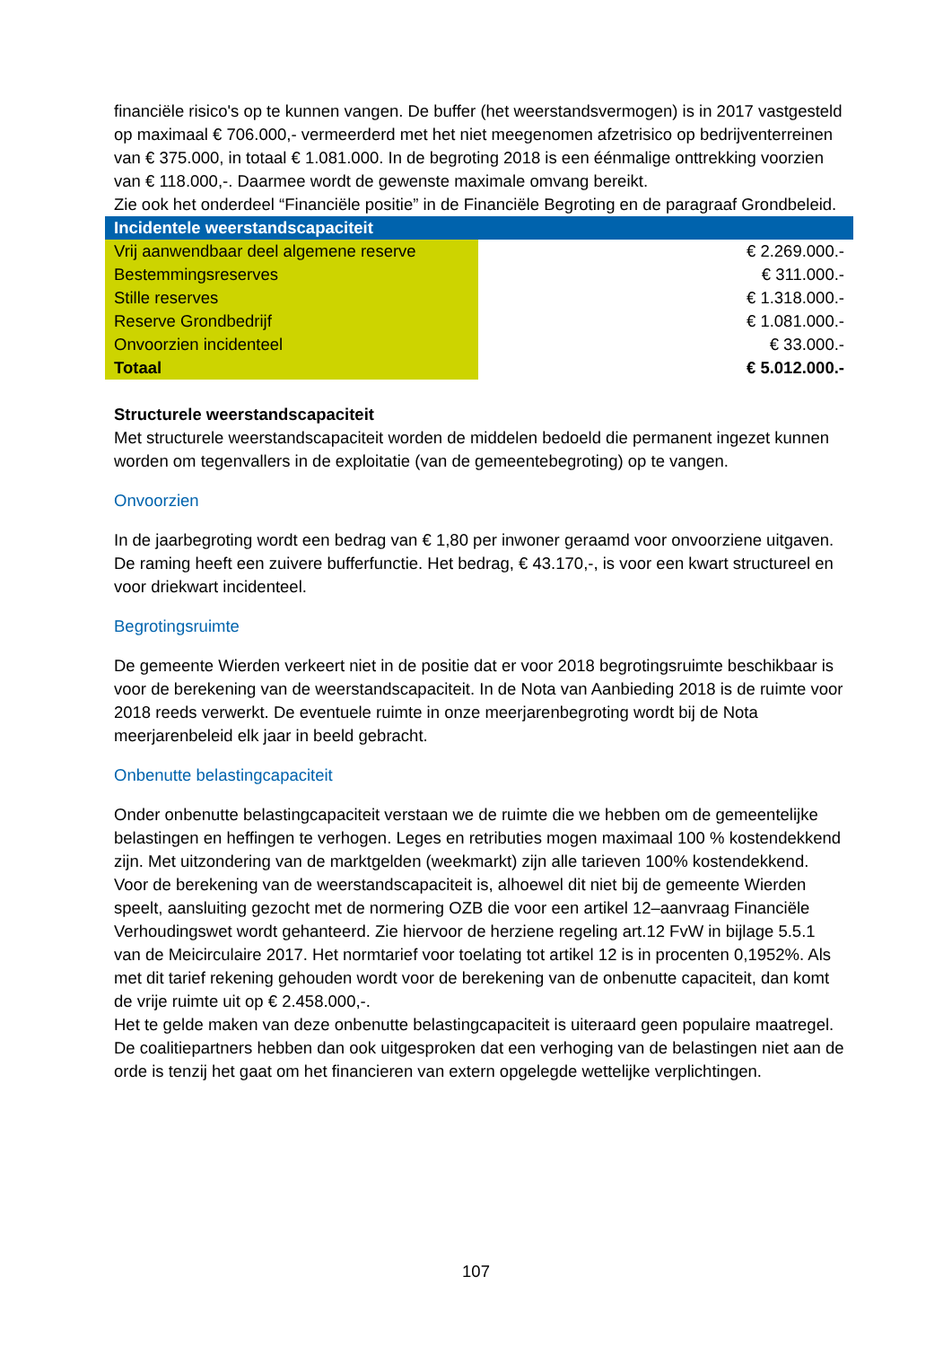financiële risico's op te kunnen vangen. De buffer (het weerstandsvermogen) is in 2017 vastgesteld op maximaal € 706.000,- vermeerderd met het niet meegenomen afzetrisico op bedrijventerreinen van € 375.000, in totaal € 1.081.000. In de begroting 2018 is een éénmalige onttrekking voorzien van € 118.000,-. Daarmee wordt de gewenste maximale omvang bereikt.
Zie ook het onderdeel “Financiële positie” in de Financiële Begroting en de paragraaf Grondbeleid.
| Incidentele weerstandscapaciteit | |
| Vrij aanwendbaar deel algemene reserve | € 2.269.000.- |
| Bestemmingsreserves | € 311.000.- |
| Stille reserves | € 1.318.000.- |
| Reserve Grondbedrijf | € 1.081.000.- |
| Onvoorzien incidenteel | € 33.000.- |
| Totaal | € 5.012.000.- |
Structurele weerstandscapaciteit
Met structurele weerstandscapaciteit worden de middelen bedoeld die permanent ingezet kunnen worden om tegenvallers in de exploitatie (van de gemeentebegroting) op te vangen.
Onvoorzien
In de jaarbegroting wordt een bedrag van € 1,80 per inwoner geraamd voor onvoorziene uitgaven. De raming heeft een zuivere bufferfunctie. Het bedrag, € 43.170,-, is voor een kwart structureel en voor driekwart incidenteel.
Begrotingsruimte
De gemeente Wierden verkeert niet in de positie dat er voor 2018 begrotingsruimte beschikbaar is voor de berekening van de weerstandscapaciteit. In de Nota van Aanbieding 2018 is de ruimte voor 2018 reeds verwerkt. De eventuele ruimte in onze meerjarenbegroting wordt bij de Nota meerjarenbeleid elk jaar in beeld gebracht.
Onbenutte belastingcapaciteit
Onder onbenutte belastingcapaciteit verstaan we de ruimte die we hebben om de gemeentelijke belastingen en heffingen te verhogen. Leges en retributies mogen maximaal 100 % kostendekkend zijn. Met uitzondering van de marktgelden (weekmarkt) zijn alle tarieven 100% kostendekkend.
Voor de berekening van de weerstandscapaciteit is, alhoewel dit niet bij de gemeente Wierden speelt, aansluiting gezocht met de normering OZB die voor een artikel 12–aanvraag Financiële Verhoudingswet wordt gehanteerd. Zie hiervoor de herziene regeling art.12 FvW in bijlage 5.5.1 van de Meicirculaire 2017. Het normtarief voor toelating tot artikel 12 is in procenten 0,1952%. Als met dit tarief rekening gehouden wordt voor de berekening van de onbenutte capaciteit, dan komt de vrije ruimte uit op € 2.458.000,-.
Het te gelde maken van deze onbenutte belastingcapaciteit is uiteraard geen populaire maatregel. De coalitiepartners hebben dan ook uitgesproken dat een verhoging van de belastingen niet aan de orde is tenzij het gaat om het financieren van extern opgelegde wettelijke verplichtingen.
107